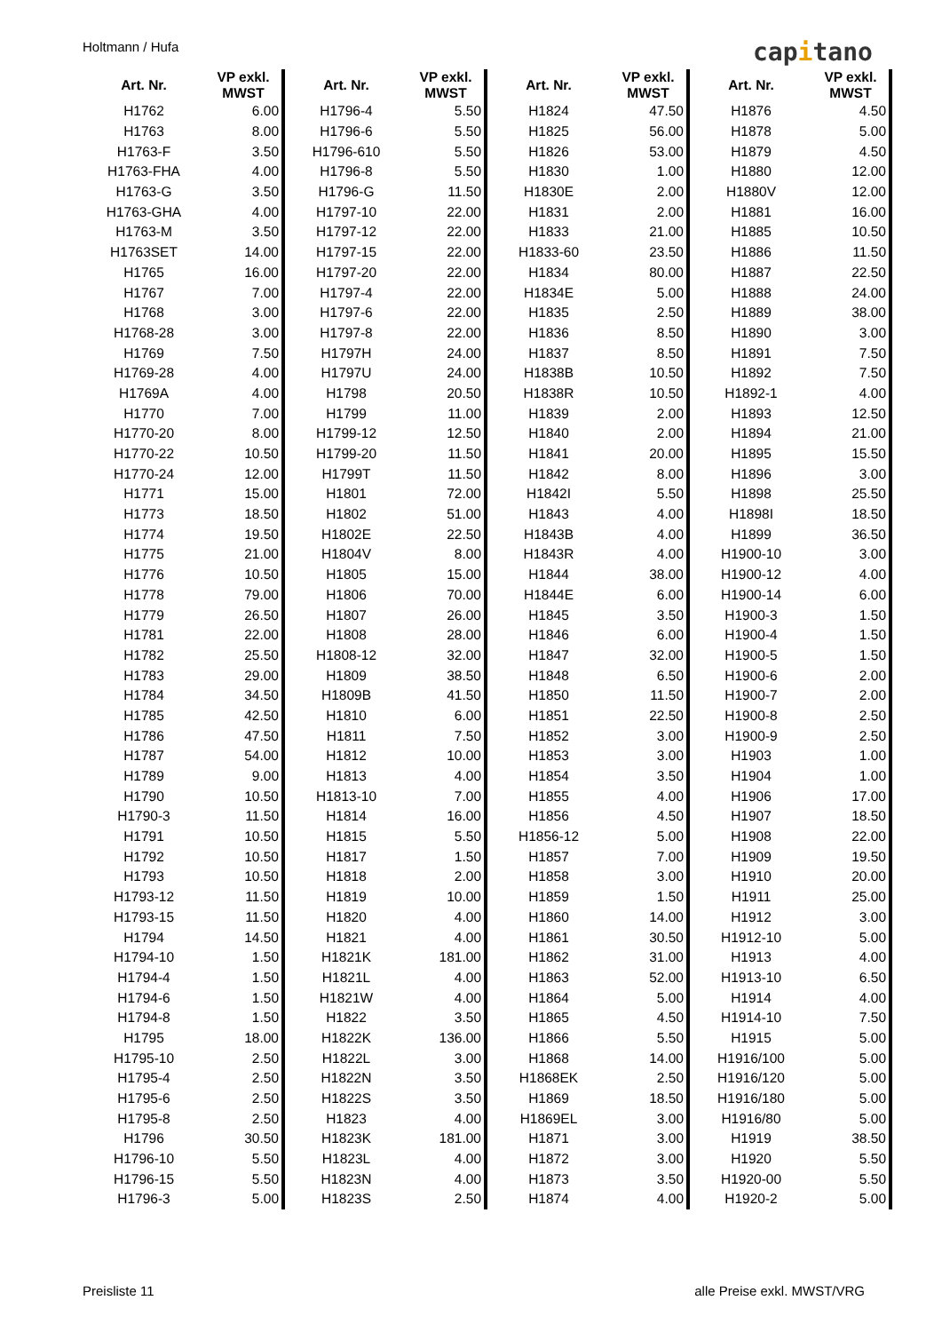Holtmann / Hufa capitano
| Art. Nr. | VP exkl. MWST |
| --- | --- |
| H1762 | 6.00 |
| H1763 | 8.00 |
| H1763-F | 3.50 |
| H1763-FHA | 4.00 |
| H1763-G | 3.50 |
| H1763-GHA | 4.00 |
| H1763-M | 3.50 |
| H1763SET | 14.00 |
| H1765 | 16.00 |
| H1767 | 7.00 |
| H1768 | 3.00 |
| H1768-28 | 3.00 |
| H1769 | 7.50 |
| H1769-28 | 4.00 |
| H1769A | 4.00 |
| H1770 | 7.00 |
| H1770-20 | 8.00 |
| H1770-22 | 10.50 |
| H1770-24 | 12.00 |
| H1771 | 15.00 |
| H1773 | 18.50 |
| H1774 | 19.50 |
| H1775 | 21.00 |
| H1776 | 10.50 |
| H1778 | 79.00 |
| H1779 | 26.50 |
| H1781 | 22.00 |
| H1782 | 25.50 |
| H1783 | 29.00 |
| H1784 | 34.50 |
| H1785 | 42.50 |
| H1786 | 47.50 |
| H1787 | 54.00 |
| H1789 | 9.00 |
| H1790 | 10.50 |
| H1790-3 | 11.50 |
| H1791 | 10.50 |
| H1792 | 10.50 |
| H1793 | 10.50 |
| H1793-12 | 11.50 |
| H1793-15 | 11.50 |
| H1794 | 14.50 |
| H1794-10 | 1.50 |
| H1794-4 | 1.50 |
| H1794-6 | 1.50 |
| H1794-8 | 1.50 |
| H1795 | 18.00 |
| H1795-10 | 2.50 |
| H1795-4 | 2.50 |
| H1795-6 | 2.50 |
| H1795-8 | 2.50 |
| H1796 | 30.50 |
| H1796-10 | 5.50 |
| H1796-15 | 5.50 |
| H1796-3 | 5.00 |
| Art. Nr. | VP exkl. MWST |
| --- | --- |
| H1796-4 | 5.50 |
| H1796-6 | 5.50 |
| H1796-610 | 5.50 |
| H1796-8 | 5.50 |
| H1796-G | 11.50 |
| H1797-10 | 22.00 |
| H1797-12 | 22.00 |
| H1797-15 | 22.00 |
| H1797-20 | 22.00 |
| H1797-4 | 22.00 |
| H1797-6 | 22.00 |
| H1797-8 | 22.00 |
| H1797H | 24.00 |
| H1797U | 24.00 |
| H1798 | 20.50 |
| H1799 | 11.00 |
| H1799-12 | 12.50 |
| H1799-20 | 11.50 |
| H1799T | 11.50 |
| H1801 | 72.00 |
| H1802 | 51.00 |
| H1802E | 22.50 |
| H1804V | 8.00 |
| H1805 | 15.00 |
| H1806 | 70.00 |
| H1807 | 26.00 |
| H1808 | 28.00 |
| H1808-12 | 32.00 |
| H1809 | 38.50 |
| H1809B | 41.50 |
| H1810 | 6.00 |
| H1811 | 7.50 |
| H1812 | 10.00 |
| H1813 | 4.00 |
| H1813-10 | 7.00 |
| H1814 | 16.00 |
| H1815 | 5.50 |
| H1817 | 1.50 |
| H1818 | 2.00 |
| H1819 | 10.00 |
| H1820 | 4.00 |
| H1821 | 4.00 |
| H1821K | 181.00 |
| H1821L | 4.00 |
| H1821W | 4.00 |
| H1822 | 3.50 |
| H1822K | 136.00 |
| H1822L | 3.00 |
| H1822N | 3.50 |
| H1822S | 3.50 |
| H1823 | 4.00 |
| H1823K | 181.00 |
| H1823L | 4.00 |
| H1823N | 4.00 |
| H1823S | 2.50 |
| Art. Nr. | VP exkl. MWST |
| --- | --- |
| H1824 | 47.50 |
| H1825 | 56.00 |
| H1826 | 53.00 |
| H1830 | 1.00 |
| H1830E | 2.00 |
| H1831 | 2.00 |
| H1833 | 21.00 |
| H1833-60 | 23.50 |
| H1834 | 80.00 |
| H1834E | 5.00 |
| H1835 | 2.50 |
| H1836 | 8.50 |
| H1837 | 8.50 |
| H1838B | 10.50 |
| H1838R | 10.50 |
| H1839 | 2.00 |
| H1840 | 2.00 |
| H1841 | 20.00 |
| H1842 | 8.00 |
| H1842I | 5.50 |
| H1843 | 4.00 |
| H1843B | 4.00 |
| H1843R | 4.00 |
| H1844 | 38.00 |
| H1844E | 6.00 |
| H1845 | 3.50 |
| H1846 | 6.00 |
| H1847 | 32.00 |
| H1848 | 6.50 |
| H1850 | 11.50 |
| H1851 | 22.50 |
| H1852 | 3.00 |
| H1853 | 3.00 |
| H1854 | 3.50 |
| H1855 | 4.00 |
| H1856 | 4.50 |
| H1856-12 | 5.00 |
| H1857 | 7.00 |
| H1858 | 3.00 |
| H1859 | 1.50 |
| H1860 | 14.00 |
| H1861 | 30.50 |
| H1862 | 31.00 |
| H1863 | 52.00 |
| H1864 | 5.00 |
| H1865 | 4.50 |
| H1866 | 5.50 |
| H1868 | 14.00 |
| H1868EK | 2.50 |
| H1869 | 18.50 |
| H1869EL | 3.00 |
| H1871 | 3.00 |
| H1872 | 3.00 |
| H1873 | 3.50 |
| H1874 | 4.00 |
| Art. Nr. | VP exkl. MWST |
| --- | --- |
| H1876 | 4.50 |
| H1878 | 5.00 |
| H1879 | 4.50 |
| H1880 | 12.00 |
| H1880V | 12.00 |
| H1881 | 16.00 |
| H1885 | 10.50 |
| H1886 | 11.50 |
| H1887 | 22.50 |
| H1888 | 24.00 |
| H1889 | 38.00 |
| H1890 | 3.00 |
| H1891 | 7.50 |
| H1892 | 7.50 |
| H1892-1 | 4.00 |
| H1893 | 12.50 |
| H1894 | 21.00 |
| H1895 | 15.50 |
| H1896 | 3.00 |
| H1898 | 25.50 |
| H1898I | 18.50 |
| H1899 | 36.50 |
| H1900-10 | 3.00 |
| H1900-12 | 4.00 |
| H1900-14 | 6.00 |
| H1900-3 | 1.50 |
| H1900-4 | 1.50 |
| H1900-5 | 1.50 |
| H1900-6 | 2.00 |
| H1900-7 | 2.00 |
| H1900-8 | 2.50 |
| H1900-9 | 2.50 |
| H1903 | 1.00 |
| H1904 | 1.00 |
| H1906 | 17.00 |
| H1907 | 18.50 |
| H1908 | 22.00 |
| H1909 | 19.50 |
| H1910 | 20.00 |
| H1911 | 25.00 |
| H1912 | 3.00 |
| H1912-10 | 5.00 |
| H1913 | 4.00 |
| H1913-10 | 6.50 |
| H1914 | 4.00 |
| H1914-10 | 7.50 |
| H1915 | 5.00 |
| H1916/100 | 5.00 |
| H1916/120 | 5.00 |
| H1916/180 | 5.00 |
| H1916/80 | 5.00 |
| H1919 | 38.50 |
| H1920 | 5.50 |
| H1920-00 | 5.50 |
| H1920-2 | 5.00 |
Preisliste 11 alle Preise exkl. MWST/VRG